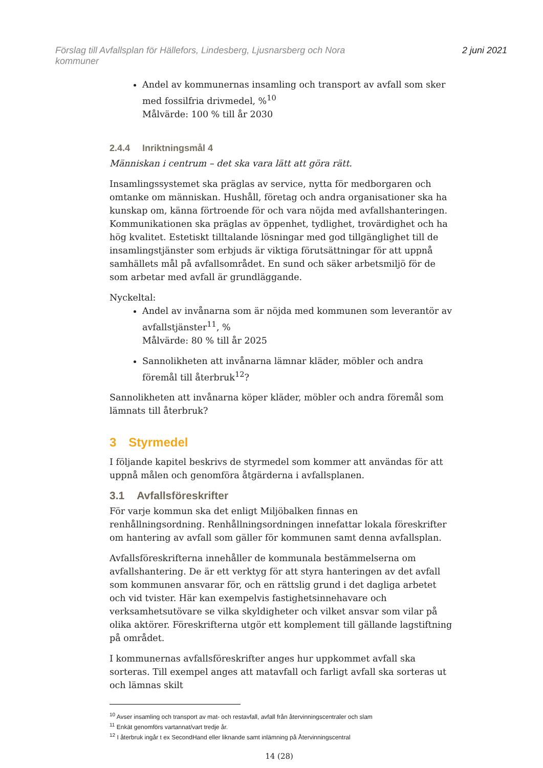Förslag till Avfallsplan för Hällefors, Lindesberg, Ljusnarsberg och Nora
kommuner
2 juni 2021
Andel av kommunernas insamling och transport av avfall som sker med fossilfria drivmedel, %<sup>10</sup>
Målvärde: 100 % till år 2030
2.4.4 Inriktningsmål 4
Människan i centrum – det ska vara lätt att göra rätt.
Insamlingssystemet ska präglas av service, nytta för medborgaren och omtanke om människan. Hushåll, företag och andra organisationer ska ha kunskap om, känna förtroende för och vara nöjda med avfallshanteringen. Kommunikationen ska präglas av öppenhet, tydlighet, trovärdighet och ha hög kvalitet. Estetiskt tilltalande lösningar med god tillgänglighet till de insamlingstjänster som erbjuds är viktiga förutsättningar för att uppnå samhällets mål på avfallsområdet. En sund och säker arbetsmiljö för de som arbetar med avfall är grundläggande.
Nyckeltal:
Andel av invånarna som är nöjda med kommunen som leverantör av avfallstjänster<sup>11</sup>, %
Målvärde: 80 % till år 2025
Sannolikheten att invånarna lämnar kläder, möbler och andra föremål till återbruk<sup>12</sup>?
Sannolikheten att invånarna köper kläder, möbler och andra föremål som lämnats till återbruk?
3 Styrmedel
I följande kapitel beskrivs de styrmedel som kommer att användas för att uppnå målen och genomföra åtgärderna i avfallsplanen.
3.1 Avfallsföreskrifter
För varje kommun ska det enligt Miljöbalken finnas en renhållningsordning. Renhållningsordningen innefattar lokala föreskrifter om hantering av avfall som gäller för kommunen samt denna avfallsplan.
Avfallsföreskrifterna innehåller de kommunala bestämmelserna om avfallshantering. De är ett verktyg för att styra hanteringen av det avfall som kommunen ansvarar för, och en rättslig grund i det dagliga arbetet och vid tvister. Här kan exempelvis fastighetsinnehavare och verksamhetsutövare se vilka skyldigheter och vilket ansvar som vilar på olika aktörer. Föreskrifterna utgör ett komplement till gällande lagstiftning på området.
I kommunernas avfallsföreskrifter anges hur uppkommet avfall ska sorteras. Till exempel anges att matavfall och farligt avfall ska sorteras ut och lämnas skilt
<sup>10</sup> Avser insamling och transport av mat- och restavfall, avfall från återvinningscentraler och slam
<sup>11</sup> Enkät genomförs vartannat/vart tredje år.
<sup>12</sup> I återbruk ingår t ex SecondHand eller liknande samt inlämning på Återvinningscentral
14 (28)